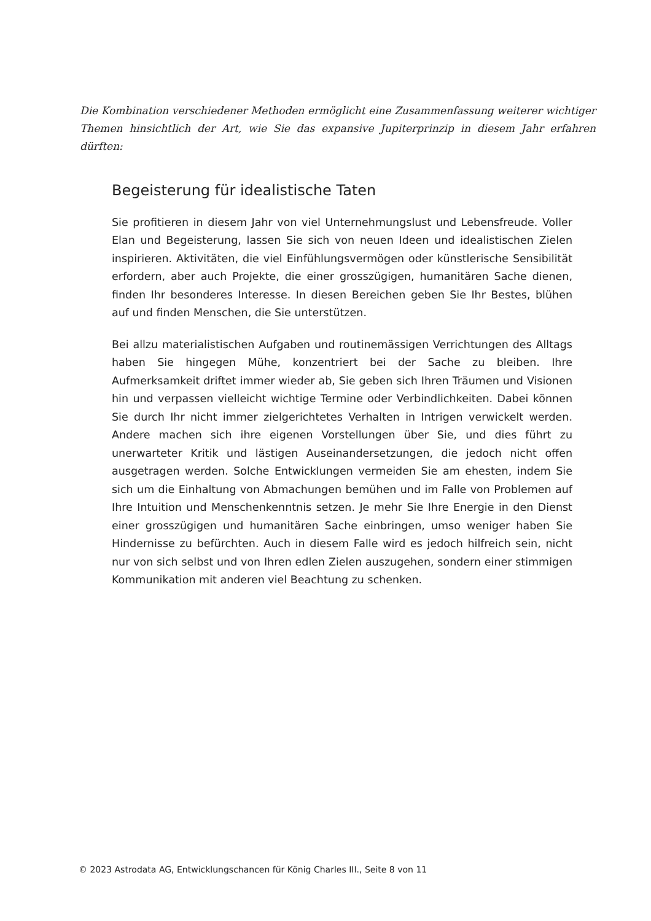Die Kombination verschiedener Methoden ermöglicht eine Zusammenfassung weiterer wichtiger Themen hinsichtlich der Art, wie Sie das expansive Jupiterprinzip in diesem Jahr erfahren dürften:
Begeisterung für idealistische Taten
Sie profitieren in diesem Jahr von viel Unternehmungslust und Lebensfreude. Voller Elan und Begeisterung, lassen Sie sich von neuen Ideen und idealistischen Zielen inspirieren. Aktivitäten, die viel Einfühlungsvermögen oder künstlerische Sensibilität erfordern, aber auch Projekte, die einer grosszügigen, humanitären Sache dienen, finden Ihr besonderes Interesse. In diesen Bereichen geben Sie Ihr Bestes, blühen auf und finden Menschen, die Sie unterstützen.
Bei allzu materialistischen Aufgaben und routinemässigen Verrichtungen des Alltags haben Sie hingegen Mühe, konzentriert bei der Sache zu bleiben. Ihre Aufmerksamkeit driftet immer wieder ab, Sie geben sich Ihren Träumen und Visionen hin und verpassen vielleicht wichtige Termine oder Verbindlichkeiten. Dabei können Sie durch Ihr nicht immer zielgerichtetes Verhalten in Intrigen verwickelt werden. Andere machen sich ihre eigenen Vorstellungen über Sie, und dies führt zu unerwarteter Kritik und lästigen Auseinandersetzungen, die jedoch nicht offen ausgetragen werden. Solche Entwicklungen vermeiden Sie am ehesten, indem Sie sich um die Einhaltung von Abmachungen bemühen und im Falle von Problemen auf Ihre Intuition und Menschenkenntnis setzen. Je mehr Sie Ihre Energie in den Dienst einer grosszügigen und humanitären Sache einbringen, umso weniger haben Sie Hindernisse zu befürchten. Auch in diesem Falle wird es jedoch hilfreich sein, nicht nur von sich selbst und von Ihren edlen Zielen auszugehen, sondern einer stimmigen Kommunikation mit anderen viel Beachtung zu schenken.
© 2023 Astrodata AG, Entwicklungschancen für König Charles III., Seite 8 von 11